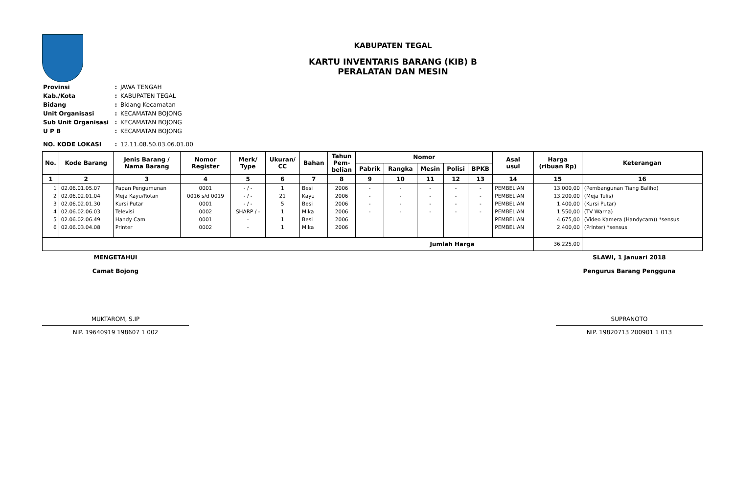KABUPATEN TEGAL
KARTU INVENTARIS BARANG (KIB) B
PERALATAN DAN MESIN
| Provinsi | : | JAWA TENGAH |
| Kab./Kota | : | KABUPATEN TEGAL |
| Bidang | : | Bidang Kecamatan |
| Unit Organisasi | : | KECAMATAN BOJONG |
| Sub Unit Organisasi | : | KECAMATAN BOJONG |
| U P B | : | KECAMATAN BOJONG |
| NO. KODE LOKASI | : | 12.11.08.50.03.06.01.00 |
| No. | Kode Barang | Jenis Barang / Nama Barang | Nomor Register | Merk/ Type | Ukuran/ CC | Bahan | Tahun Pem- belian | Nomor | | | | | Asal usul | Harga (ribuan Rp) | Keterangan |
| --- | --- | --- | --- | --- | --- | --- | --- | --- | --- | --- | --- | --- | --- | --- | --- |
| | | | | | | | | Pabrik | Rangka | Mesin | Polisi | BPKB | | | |
| 1 | 2 | 3 | 4 | 5 | 6 | 7 | 8 | 9 | 10 | 11 | 12 | 13 | 14 | 15 | 16 |
| 1 | 02.06.01.05.07 | Papan Pengumunan | 0001 | - / - | 1 | Besi | 2006 | - | - | - | - | - | PEMBELIAN | 13.000,00 | (Pembangunan Tiang Baliho) |
| 2 | 02.06.02.01.04 | Meja Kayu/Rotan | 0016 s/d 0019 | - / - | 21 | Kayu | 2006 | - | - | - | - | - | PEMBELIAN | 13.200,00 | (Meja Tulis) |
| 3 | 02.06.02.01.30 | Kursi Putar | 0001 | - / - | 5 | Besi | 2006 | - | - | - | - | - | PEMBELIAN | 1.400,00 | (Kursi Putar) |
| 4 | 02.06.02.06.03 | Televisi | 0002 | SHARP / - | 1 | Mika | 2006 | - | - | - | - | - | PEMBELIAN | 1.550,00 | (TV Warna) |
| 5 | 02.06.02.06.49 | Handy Cam | 0001 | - | 1 | Besi | 2006 | | | | | | PEMBELIAN | 4.675,00 | (Video Kamera (Handycam)) *sensus |
| 6 | 02.06.03.04.08 | Printer | 0002 | - | 1 | Mika | 2006 | | | | | | PEMBELIAN | 2.400,00 | (Printer) *sensus |
| Jumlah Harga | | | | | | | | | | | | | | 36.225,00 | |
MENGETAHUI
Camat Bojong
MUKTAROM, S.IP
NIP. 19640919 198607 1 002
SLAWI, 1 Januari 2018
Pengurus Barang Pengguna
SUPRANOTO
NIP. 19820713 200901 1 013